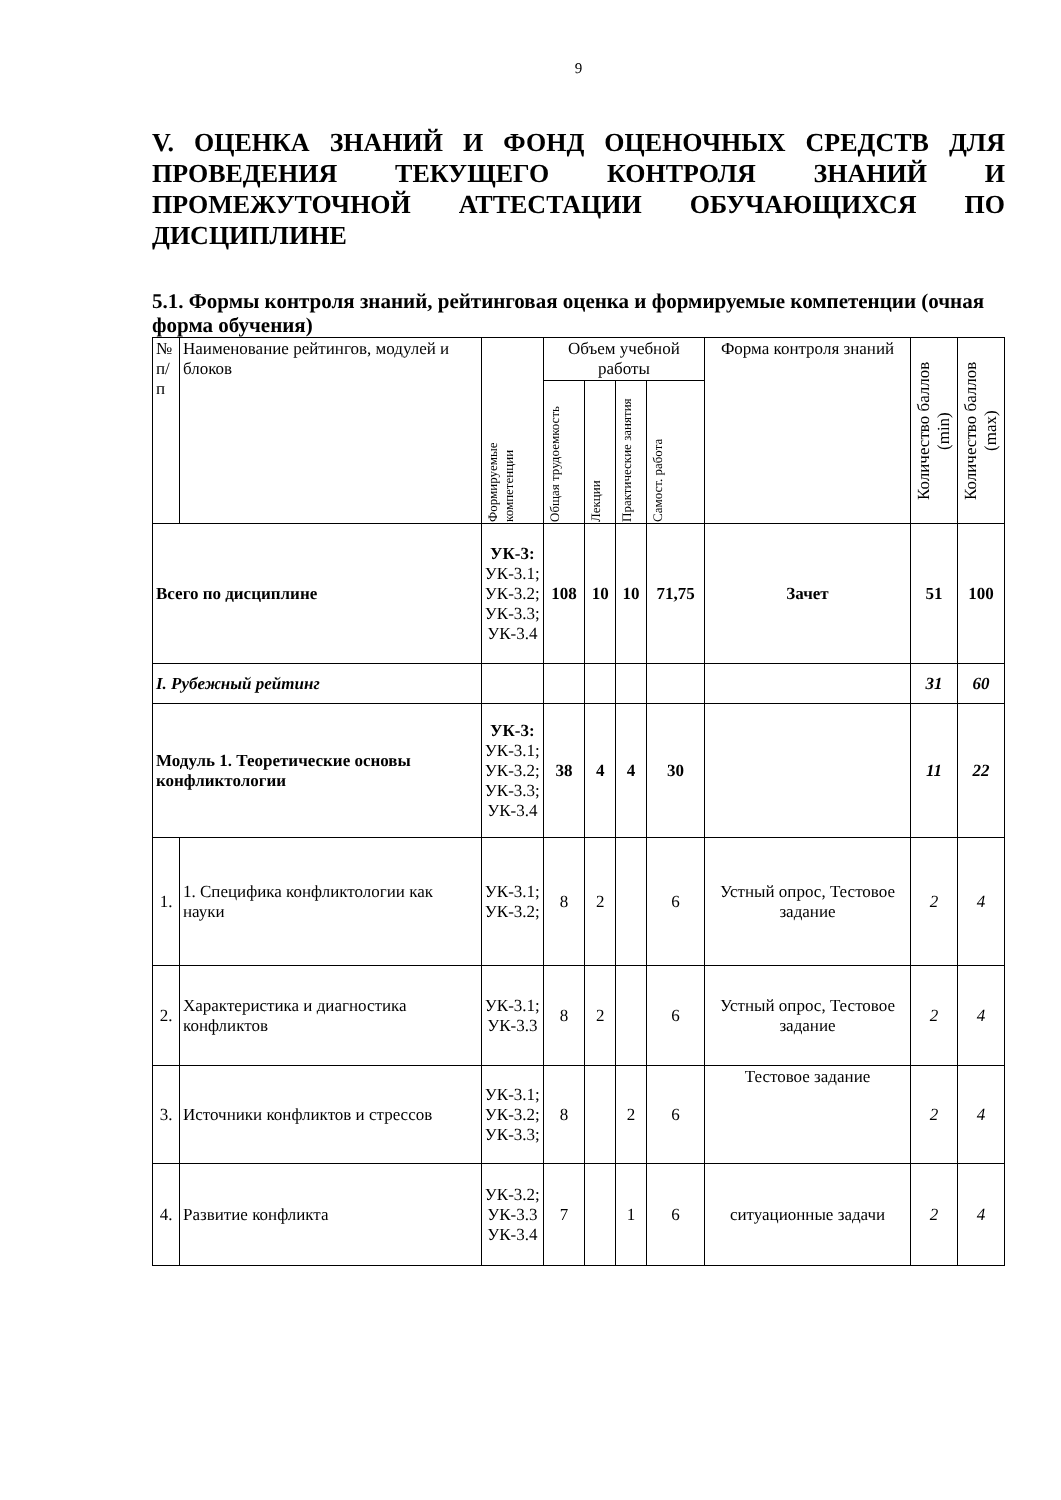9
V. ОЦЕНКА ЗНАНИЙ И ФОНД ОЦЕНОЧНЫХ СРЕДСТВ ДЛЯ ПРОВЕДЕНИЯ ТЕКУЩЕГО КОНТРОЛЯ ЗНАНИЙ И ПРОМЕЖУТОЧНОЙ АТТЕСТАЦИИ ОБУЧАЮЩИХСЯ ПО ДИСЦИПЛИНЕ
5.1. Формы контроля знаний, рейтинговая оценка и формируемые компетенции (очная форма обучения)
| № п/п | Наименование рейтингов, модулей и блоков | Формируемые компетенции | Объем учебной работы | | | | Форма контроля знаний | Количество баллов (min) | Количество баллов (max) |
| --- | --- | --- | --- | --- | --- | --- | --- | --- | --- |
| | | | Общая трудоемкость | Лекции | Практические занятия | Самост. работа | | | |
| Всего по дисциплине | | УК-3: УК-3.1; УК-3.2; УК-3.3; УК-3.4 | 108 | 10 | 10 | 71,75 | Зачет | 51 | 100 |
| I. Рубежный рейтинг | | | | | | | | 31 | 60 |
| Модуль 1. Теоретические основы конфликтологии | | УК-3: УК-3.1; УК-3.2; УК-3.3; УК-3.4 | 38 | 4 | 4 | 30 | | 11 | 22 |
| 1. | 1. Специфика конфликтологии как науки | УК-3.1; УК-3.2; | 8 | 2 | | 6 | Устный опрос, Тестовое задание | 2 | 4 |
| 2. | Характеристика и диагностика конфликтов | УК-3.1; УК-3.3 | 8 | 2 | | 6 | Устный опрос, Тестовое задание | 2 | 4 |
| 3. | Источники конфликтов и стрессов | УК-3.1; УК-3.2; УК-3.3; | 8 | | 2 | 6 | Тестовое задание | 2 | 4 |
| 4. | Развитие конфликта | УК-3.2; УК-3.3 УК-3.4 | 7 | | 1 | 6 | ситуационные задачи | 2 | 4 |